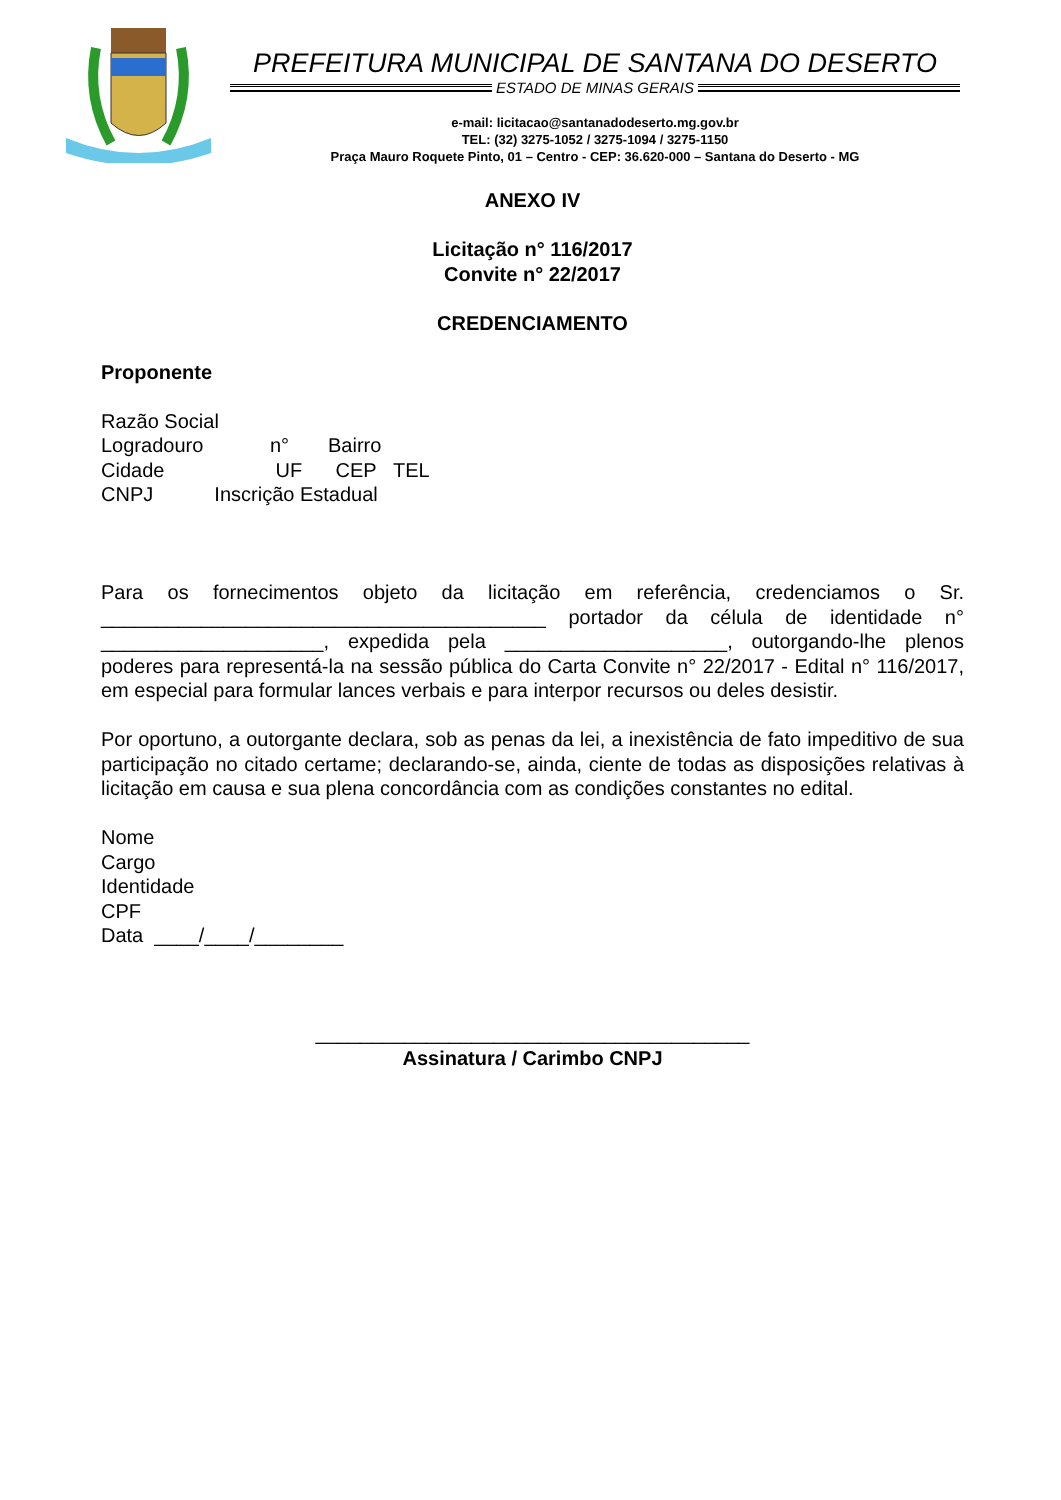PREFEITURA MUNICIPAL DE SANTANA DO DESERTO
ESTADO DE MINAS GERAIS
e-mail: licitacao@santanadodeserto.mg.gov.br
TEL: (32) 3275-1052 / 3275-1094 / 3275-1150
Praça Mauro Roquete Pinto, 01 – Centro - CEP: 36.620-000 – Santana do Deserto - MG
ANEXO IV
Licitação n° 116/2017
Convite n° 22/2017
CREDENCIAMENTO
Proponente
Razão Social
Logradouro n° Bairro
Cidade UF CEP TEL
CNPJ Inscrição Estadual
Para os fornecimentos objeto da licitação em referência, credenciamos o Sr. ________________________________________ portador da célula de identidade n° ____________________, expedida pela ____________________, outorgando-lhe plenos poderes para representá-la na sessão pública do Carta Convite n° 22/2017 - Edital n° 116/2017, em especial para formular lances verbais e para interpor recursos ou deles desistir.
Por oportuno, a outorgante declara, sob as penas da lei, a inexistência de fato impeditivo de sua participação no citado certame; declarando-se, ainda, ciente de todas as disposições relativas à licitação em causa e sua plena concordância com as condições constantes no edital.
Nome
Cargo
Identidade
CPF
Data ____/____/________
_______________________________________
Assinatura / Carimbo CNPJ